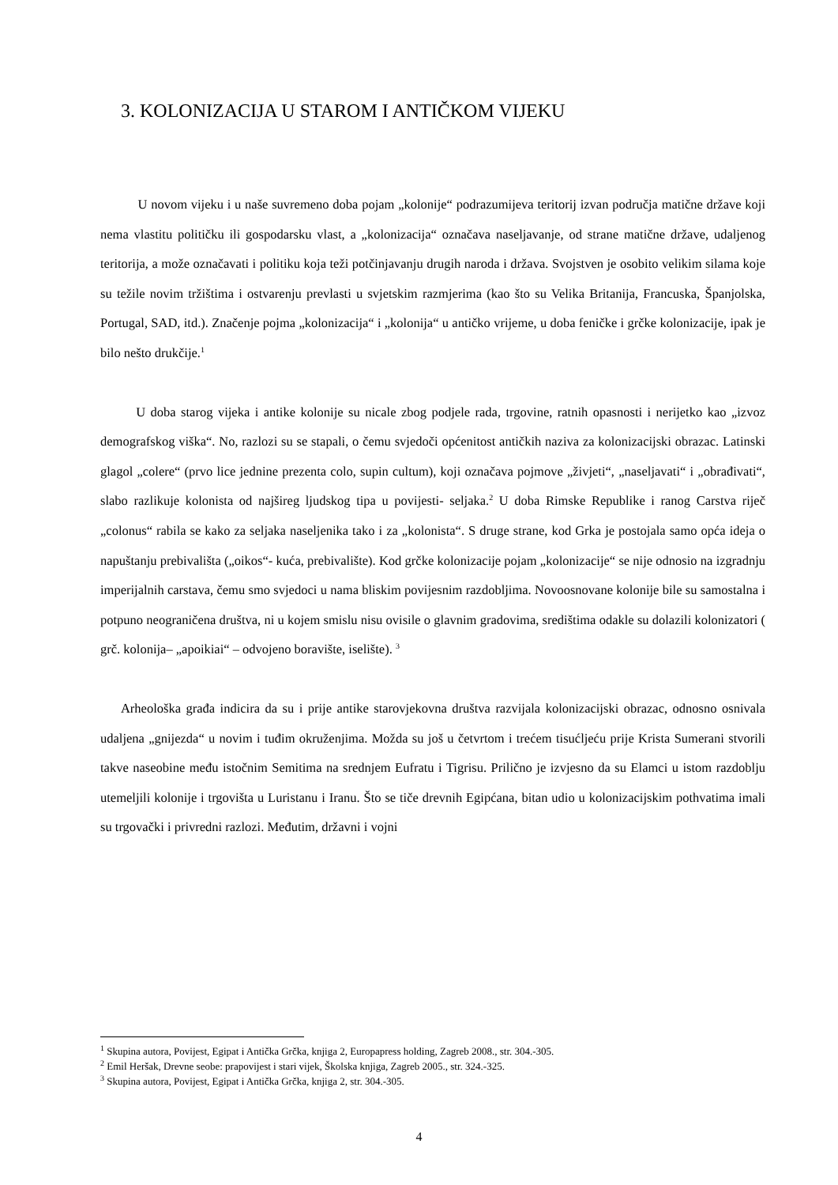3. KOLONIZACIJA U STAROM I ANTIČKOM VIJEKU
U novom vijeku i u naše suvremeno doba pojam „kolonije“ podrazumijeva teritorij izvan područja matične države koji nema vlastitu političku ili gospodarsku vlast, a „kolonizacija“ označava naseljavanje, od strane matične države, udaljenog teritorija, a može označavati i politiku koja teži potčinjavanju drugih naroda i država. Svojstven je osobito velikim silama koje su težile novim tržištima i ostvarenju prevlasti u svjetskim razmjerima (kao što su Velika Britanija, Francuska, Španjolska, Portugal, SAD, itd.). Značenje pojma „kolonizacija“ i „kolonija“ u antičko vrijeme, u doba feničke i grčke kolonizacije, ipak je bilo nešto drukčije.<sup>1</sup>
U doba starog vijeka i antike kolonije su nicale zbog podjele rada, trgovine, ratnih opasnosti i nerijetko kao „izvoz demografskog viška“. No, razlozi su se stapali, o čemu svjedoči općenitost antičkih naziva za kolonizacijski obrazac. Latinski glagol „colere“ (prvo lice jednine prezenta colo, supin cultum), koji označava pojmove „živjeti“, „naseljavati“ i „obrađivati“, slabo razlikuje kolonista od najšireg ljudskog tipa u povijesti- seljaka.<sup>2</sup> U doba Rimske Republike i ranog Carstva riječ „colonus“ rabila se kako za seljaka naseljenika tako i za „kolonista“. S druge strane, kod Grka je postojala samo opća ideja o napuštanju prebivališta („oikos“- kuća, prebivalište). Kod grčke kolonizacije pojam „kolonizacije“ se nije odnosio na izgradnju imperijalnih carstava, čemu smo svjedoci u nama bliskim povijesnim razdobljima. Novoosnovane kolonije bile su samostalna i potpuno neograničena društva, ni u kojem smislu nisu ovisile o glavnim gradovima, središtima odakle su dolazili kolonizatori ( grč. kolonija– „apoikiai“ – odvojeno boravište, iselište). <sup>3</sup>
Arheološka građa indicira da su i prije antike starovjekovna društva razvijala kolonizacijski obrazac, odnosno osnivala udaljena „gnijezda“ u novim i tuđim okruženjima. Možda su još u četvrtom i trećem tisućljeću prije Krista Sumerani stvorili takve naseobine među istočnim Semitima na srednjem Eufratu i Tigrisu. Prilično je izvjesno da su Elamci u istom razdoblju utemeljili kolonije i trgovišta u Luristanu i Iranu. Što se tiče drevnih Egipćana, bitan udio u kolonizacijskim pothvatima imali su trgovački i privredni razlozi. Međutim, državni i vojni
<sup>1</sup> Skupina autora, Povijest, Egipat i Antička Grčka, knjiga 2, Europapress holding, Zagreb 2008., str. 304.-305.
<sup>2</sup> Emil Heršak, Drevne seobe: prapovijest i stari vijek, Školska knjiga, Zagreb 2005., str. 324.-325.
<sup>3</sup> Skupina autora, Povijest, Egipat i Antička Grčka, knjiga 2, str. 304.-305.
4